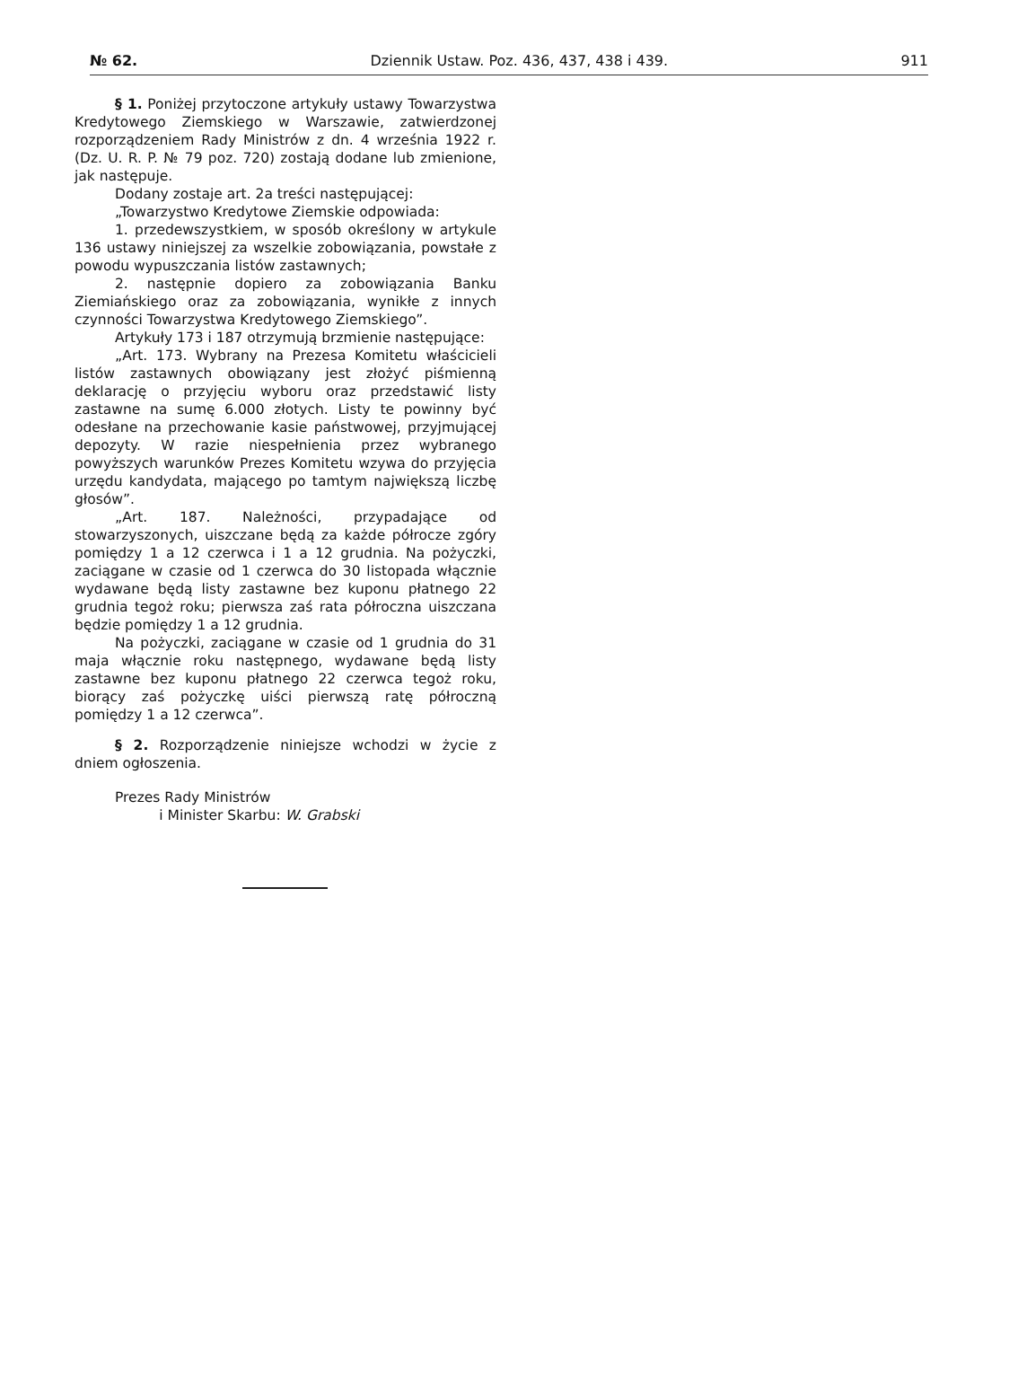№ 62. Dziennik Ustaw. Poz. 436, 437, 438 i 439. 911
§ 1. Poniżej przytoczone artykuły ustawy Towarzystwa Kredytowego Ziemskiego w Warszawie, zatwierdzonej rozporządzeniem Rady Ministrów z dn. 4 września 1922 r. (Dz. U. R. P. № 79 poz. 720) zostają dodane lub zmienione, jak następuje.
Dodany zostaje art. 2a treści następującej:
„Towarzystwo Kredytowe Ziemskie odpowiada:
1. przedewszystkiem, w sposób określony w artykule 136 ustawy niniejszej za wszelkie zobowiązania, powstałe z powodu wypuszczania listów zastawnych;
2. następnie dopiero za zobowiązania Banku Ziemiańskiego oraz za zobowiązania, wynikłe z innych czynności Towarzystwa Kredytowego Ziemskiego”.
Artykuły 173 i 187 otrzymują brzmienie następujące:
„Art. 173. Wybrany na Prezesa Komitetu właścicieli listów zastawnych obowiązany jest złożyć piśmienną deklarację o przyjęciu wyboru oraz przedstawić listy zastawne na sumę 6.000 złotych. Listy te powinny być odesłane na przechowanie kasie państwowej, przyjmującej depozyty. W razie niespełnienia przez wybranego powyższych warunków Prezes Komitetu wzywa do przyjęcia urzędu kandydata, mającego po tamtym największą liczbę głosów”.
„Art. 187. Należności, przypadające od stowarzyszonych, uiszczane będą za każde półrocze zgóry pomiędzy 1 a 12 czerwca i 1 a 12 grudnia. Na pożyczki, zaciągane w czasie od 1 czerwca do 30 listopada włącznie wydawane będą listy zastawne bez kuponu płatnego 22 grudnia tegoż roku; pierwsza zaś rata półroczna uiszczana będzie pomiędzy 1 a 12 grudnia.
Na pożyczki, zaciągane w czasie od 1 grudnia do 31 maja włącznie roku następnego, wydawane będą listy zastawne bez kuponu płatnego 22 czerwca tegoż roku, biorący zaś pożyczkę uiści pierwszą ratę półroczną pomiędzy 1 a 12 czerwca”.
§ 2. Rozporządzenie niniejsze wchodzi w życie z dniem ogłoszenia.
Prezes Rady Ministrów
i Minister Skarbu: W. Grabski